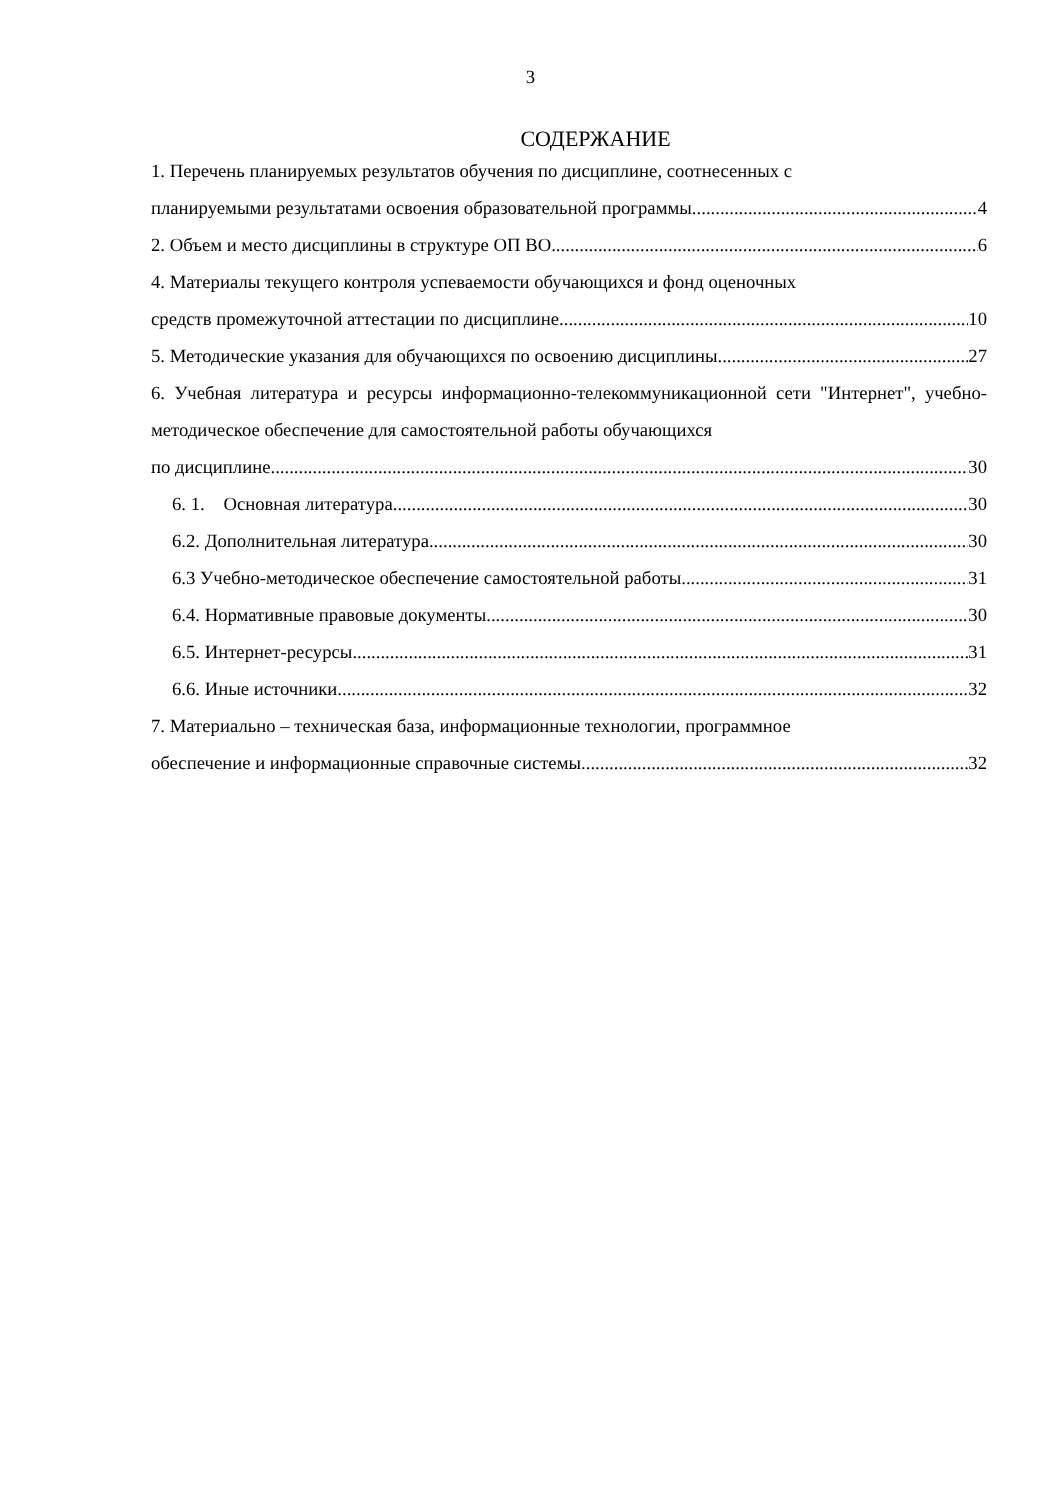3
СОДЕРЖАНИЕ
1. Перечень планируемых результатов обучения по дисциплине, соотнесенных с
планируемыми результатами освоения образовательной программы 4
2. Объем и место дисциплины в структуре ОП ВО 6
4. Материалы текущего контроля успеваемости обучающихся и фонд оценочных
средств промежуточной аттестации по дисциплине 10
5. Методические указания для обучающихся по освоению дисциплины 27
6. Учебная литература и ресурсы информационно-телекоммуникационной сети "Интернет", учебно-методическое обеспечение для самостоятельной работы обучающихся
по дисциплине 30
6. 1. Основная литература. 30
6.2. Дополнительная литература. 30
6.3 Учебно-методическое обеспечение самостоятельной работы. 31
6.4. Нормативные правовые документы. 30
6.5. Интернет-ресурсы 31
6.6. Иные источники 32
7. Материально – техническая база, информационные технологии, программное
обеспечение и информационные справочные системы 32